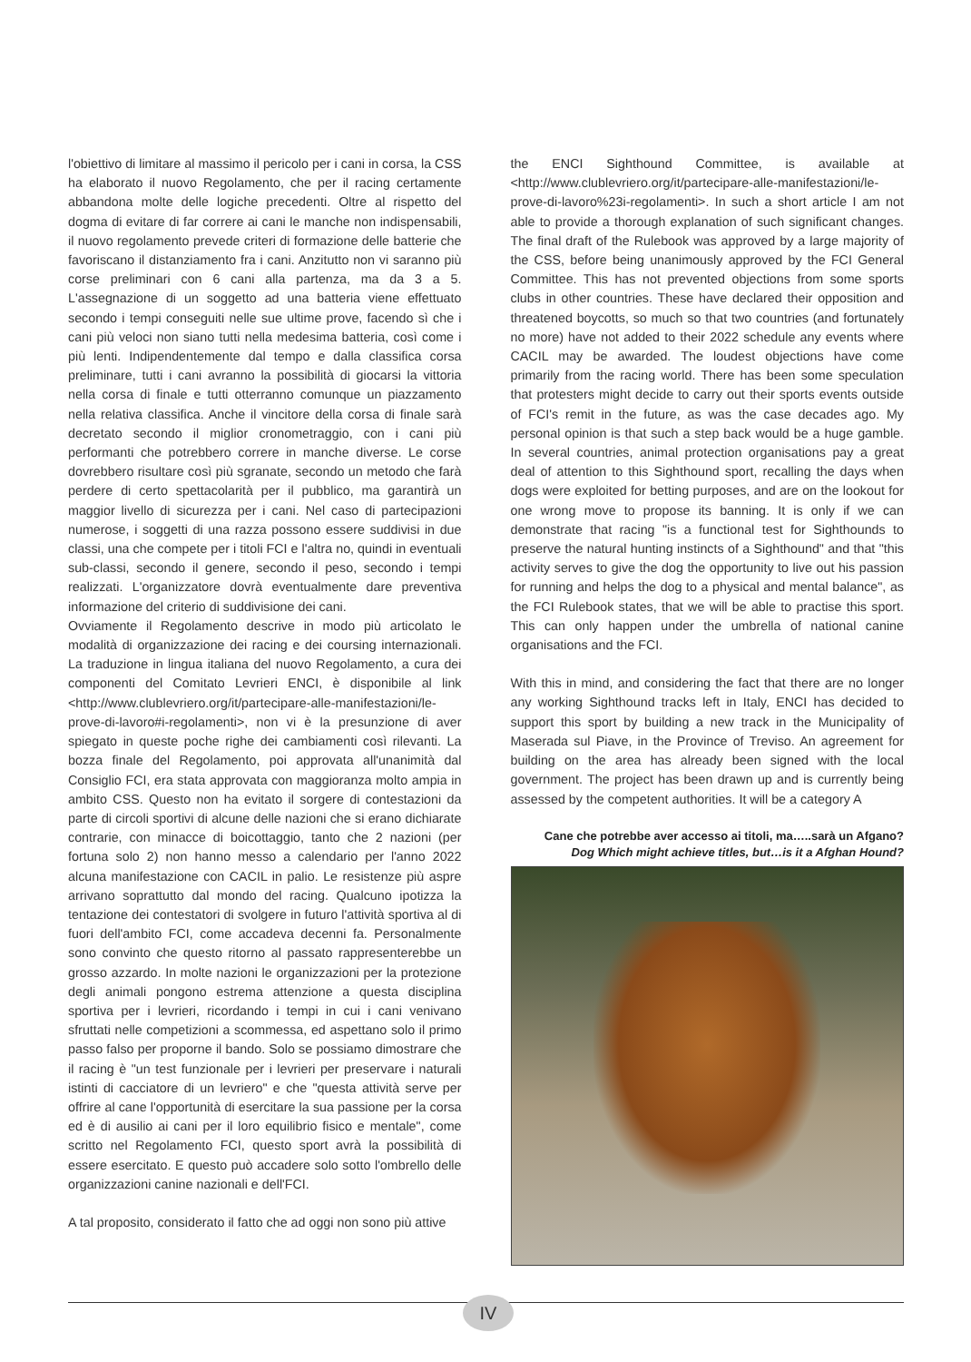l'obiettivo di limitare al massimo il pericolo per i cani in corsa, la CSS ha elaborato il nuovo Regolamento, che per il racing certamente abbandona molte delle logiche precedenti. Oltre al rispetto del dogma di evitare di far correre ai cani le manche non indispensabili, il nuovo regolamento prevede criteri di formazione delle batterie che favoriscano il distanziamento fra i cani. Anzitutto non vi saranno più corse preliminari con 6 cani alla partenza, ma da 3 a 5. L'assegnazione di un soggetto ad una batteria viene effettuato secondo i tempi conseguiti nelle sue ultime prove, facendo sì che i cani più veloci non siano tutti nella medesima batteria, così come i più lenti. Indipendentemente dal tempo e dalla classifica corsa preliminare, tutti i cani avranno la possibilità di giocarsi la vittoria nella corsa di finale e tutti otterranno comunque un piazzamento nella relativa classifica. Anche il vincitore della corsa di finale sarà decretato secondo il miglior cronometraggio, con i cani più performanti che potrebbero correre in manche diverse. Le corse dovrebbero risultare così più sgranate, secondo un metodo che farà perdere di certo spettacolarità per il pubblico, ma garantirà un maggior livello di sicurezza per i cani. Nel caso di partecipazioni numerose, i soggetti di una razza possono essere suddivisi in due classi, una che compete per i titoli FCI e l'altra no, quindi in eventuali sub-classi, secondo il genere, secondo il peso, secondo i tempi realizzati. L'organizzatore dovrà eventualmente dare preventiva informazione del criterio di suddivisione dei cani.
Ovviamente il Regolamento descrive in modo più articolato le modalità di organizzazione dei racing e dei coursing internazionali. La traduzione in lingua italiana del nuovo Regolamento, a cura dei componenti del Comitato Levrieri ENCI, è disponibile al link <http://www.clublevriero.org/it/partecipare-alle-manifestazioni/le-prove-di-lavoro#i-regolamenti>, non vi è la presunzione di aver spiegato in queste poche righe dei cambiamenti così rilevanti. La bozza finale del Regolamento, poi approvata all'unanimità dal Consiglio FCI, era stata approvata con maggioranza molto ampia in ambito CSS. Questo non ha evitato il sorgere di contestazioni da parte di circoli sportivi di alcune delle nazioni che si erano dichiarate contrarie, con minacce di boicottaggio, tanto che 2 nazioni (per fortuna solo 2) non hanno messo a calendario per l'anno 2022 alcuna manifestazione con CACIL in palio. Le resistenze più aspre arrivano soprattutto dal mondo del racing. Qualcuno ipotizza la tentazione dei contestatori di svolgere in futuro l'attività sportiva al di fuori dell'ambito FCI, come accadeva decenni fa. Personalmente sono convinto che questo ritorno al passato rappresenterebbe un grosso azzardo. In molte nazioni le organizzazioni per la protezione degli animali pongono estrema attenzione a questa disciplina sportiva per i levrieri, ricordando i tempi in cui i cani venivano sfruttati nelle competizioni a scommessa, ed aspettano solo il primo passo falso per proporne il bando. Solo se possiamo dimostrare che il racing è "un test funzionale per i levrieri per preservare i naturali istinti di cacciatore di un levriero" e che "questa attività serve per offrire al cane l'opportunità di esercitare la sua passione per la corsa ed è di ausilio ai cani per il loro equilibrio fisico e mentale", come scritto nel Regolamento FCI, questo sport avrà la possibilità di essere esercitato. E questo può accadere solo sotto l'ombrello delle organizzazioni canine nazionali e dell'FCI.
A tal proposito, considerato il fatto che ad oggi non sono più attive
the ENCI Sighthound Committee, is available at <http://www.clublevriero.org/it/partecipare-alle-manifestazioni/le-prove-di-lavoro%23i-regolamenti>. In such a short article I am not able to provide a thorough explanation of such significant changes. The final draft of the Rulebook was approved by a large majority of the CSS, before being unanimously approved by the FCI General Committee. This has not prevented objections from some sports clubs in other countries. These have declared their opposition and threatened boycotts, so much so that two countries (and fortunately no more) have not added to their 2022 schedule any events where CACIL may be awarded. The loudest objections have come primarily from the racing world. There has been some speculation that protesters might decide to carry out their sports events outside of FCI's remit in the future, as was the case decades ago. My personal opinion is that such a step back would be a huge gamble. In several countries, animal protection organisations pay a great deal of attention to this Sighthound sport, recalling the days when dogs were exploited for betting purposes, and are on the lookout for one wrong move to propose its banning. It is only if we can demonstrate that racing "is a functional test for Sighthounds to preserve the natural hunting instincts of a Sighthound" and that "this activity serves to give the dog the opportunity to live out his passion for running and helps the dog to a physical and mental balance", as the FCI Rulebook states, that we will be able to practise this sport. This can only happen under the umbrella of national canine organisations and the FCI.
With this in mind, and considering the fact that there are no longer any working Sighthound tracks left in Italy, ENCI has decided to support this sport by building a new track in the Municipality of Maserada sul Piave, in the Province of Treviso. An agreement for building on the area has already been signed with the local government. The project has been drawn up and is currently being assessed by the competent authorities. It will be a category A
Cane che potrebbe aver accesso ai titoli, ma…..sarà un Afgano?
Dog Which might achieve titles, but…is it a Afghan Hound?
IV